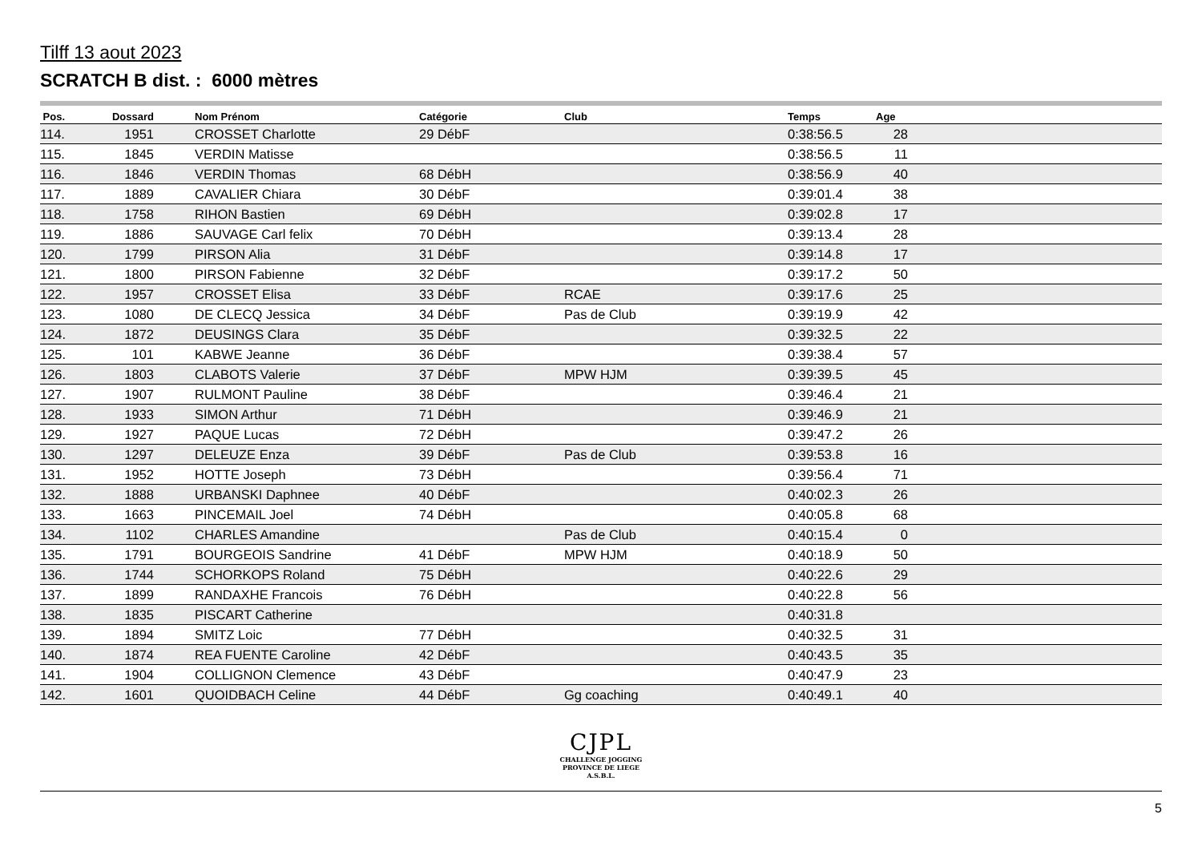Tilff 13 aout 2023
SCRATCH B dist. : 6000 mètres
| Pos. | Dossard | | Nom Prénom | Catégorie | Club | Temps | Age | |
| --- | --- | --- | --- | --- | --- | --- | --- | --- |
| 114. | 1951 | | CROSSET Charlotte | 29 DébF | | 0:38:56.5 | 28 | |
| 115. | 1845 | | VERDIN Matisse | | | 0:38:56.5 | 11 | |
| 116. | 1846 | | VERDIN Thomas | 68 DébH | | 0:38:56.9 | 40 | |
| 117. | 1889 | | CAVALIER Chiara | 30 DébF | | 0:39:01.4 | 38 | |
| 118. | 1758 | | RIHON Bastien | 69 DébH | | 0:39:02.8 | 17 | |
| 119. | 1886 | | SAUVAGE Carl felix | 70 DébH | | 0:39:13.4 | 28 | |
| 120. | 1799 | | PIRSON Alia | 31 DébF | | 0:39:14.8 | 17 | |
| 121. | 1800 | | PIRSON Fabienne | 32 DébF | | 0:39:17.2 | 50 | |
| 122. | 1957 | | CROSSET Elisa | 33 DébF | RCAE | 0:39:17.6 | 25 | |
| 123. | 1080 | | DE CLECQ Jessica | 34 DébF | Pas de Club | 0:39:19.9 | 42 | |
| 124. | 1872 | | DEUSINGS Clara | 35 DébF | | 0:39:32.5 | 22 | |
| 125. | 101 | | KABWE Jeanne | 36 DébF | | 0:39:38.4 | 57 | |
| 126. | 1803 | | CLABOTS Valerie | 37 DébF | MPW HJM | 0:39:39.5 | 45 | |
| 127. | 1907 | | RULMONT Pauline | 38 DébF | | 0:39:46.4 | 21 | |
| 128. | 1933 | | SIMON Arthur | 71 DébH | | 0:39:46.9 | 21 | |
| 129. | 1927 | | PAQUE Lucas | 72 DébH | | 0:39:47.2 | 26 | |
| 130. | 1297 | | DELEUZE Enza | 39 DébF | Pas de Club | 0:39:53.8 | 16 | |
| 131. | 1952 | | HOTTE Joseph | 73 DébH | | 0:39:56.4 | 71 | |
| 132. | 1888 | | URBANSKI Daphnee | 40 DébF | | 0:40:02.3 | 26 | |
| 133. | 1663 | | PINCEMAIL Joel | 74 DébH | | 0:40:05.8 | 68 | |
| 134. | 1102 | | CHARLES Amandine | | Pas de Club | 0:40:15.4 | 0 | |
| 135. | 1791 | | BOURGEOIS Sandrine | 41 DébF | MPW HJM | 0:40:18.9 | 50 | |
| 136. | 1744 | | SCHORKOPS Roland | 75 DébH | | 0:40:22.6 | 29 | |
| 137. | 1899 | | RANDAXHE Francois | 76 DébH | | 0:40:22.8 | 56 | |
| 138. | 1835 | | PISCART Catherine | | | 0:40:31.8 | | |
| 139. | 1894 | | SMITZ Loic | 77 DébH | | 0:40:32.5 | 31 | |
| 140. | 1874 | | REA FUENTE Caroline | 42 DébF | | 0:40:43.5 | 35 | |
| 141. | 1904 | | COLLIGNON Clemence | 43 DébF | | 0:40:47.9 | 23 | |
| 142. | 1601 | | QUOIDBACH Celine | 44 DébF | Gg coaching | 0:40:49.1 | 40 | |
CJPL
CHALLENGE JOGGING
PROVINCE DE LIEGE
A.S.B.L.
5